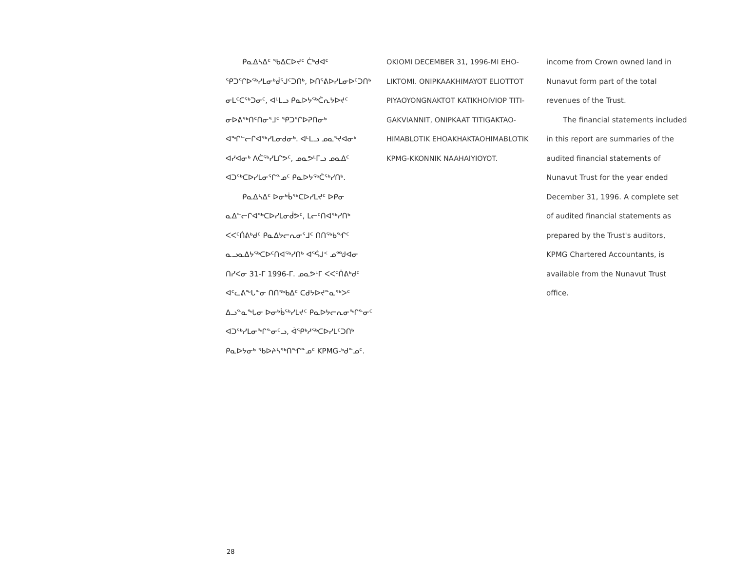ᑭᓇᐃᓴᐃᑦ ᖃᐃᑕᐅᔪᑦ ᑖᒃᑯᐊᑦ ᕿᑐᕐᒋᐅᖅᓯᒪᓂᒃᑰᕐᒍᑦᑐᑎᒃ, ᐅᑎᕐᕕᐅᓯᒪᓂᐅᑦᑐᑎᒃ ᓂᒪᑦᑕᖅᑐᓂᑦ, ᐊᒻᒪᓗ ᑭᓇᐅᔭᖅᑖᕆᔭᐅᔪᑦ ᓂᐅᕕᖅᑎᑦᑎᓂᕐᒧᑦ ᕿᑐᕐᒋᐅᕈᑎᓂᒃ ᐊᖏᓪᓕᒋᐊᖅᓯᒪᓂᑯᓂᒃ. ᐊᒻᒪᓗ ᓄᓇᕐᔪᐊᓂᒃ ᐊᓯᐊᓂᒃ ᐱᑖᖅᓯᒪᒋᕗᑦ, ᓄᓇᕗᒻᒥᓗ ᓄᓇᐃᑦ ᐊᑐᖅᑕᐅᓯᒪᓂᕐᒋᓐᓄᑦ ᑭᓇᐅᔭᖅᑖᖅᓯᑎᒃ.
ᑭᓇᐃᓴᐃᑦ ᐅᓂᒃᑳᖅᑕᐅᓯᒪᔪᑦ ᐅᑭᓂ ᓇᐃᓪᓕᒋᐊᖅᑕᐅᓯᒪᓂᑰᕗᑦ, ᒪᓕᑦᑎᐊᖅᓯᑎᒃ ᐸᐸᑦᑏᕕᒃᑯᑦ ᑭᓇᐃᔭᓕᕆᓂᕐᒧᑦ ᑎᑎᖅᑲᖏᑦ ᓇᓗᓇᐃᔭᖅᑕᐅᑦᑎᐊᖅᓯᑎᒃ ᐊᕐᕌᒍᑉ ᓄᙳᐊᓂ ᑎᓯᐸᓂ 31-ᒥ 1996-ᒥ. ᓄᓇᕗᒻᒥ ᐸᐸᑦᑏᕕᒃᑯᑦ ᐊᑦᓚᕕᖕᒐᓐᓂ ᑎᑎᖅᑲᐃᑦ ᑕᑯᔭᐅᔪᓐᓇᖅᐳᑦ ᐃᓗᓐᓇᖓᓂ ᐅᓂᒃᑳᖅᓯᒪᔪᑦ ᑭᓇᐅᔭᓕᕆᓂᖏᓐᓂᑦ ᐊᑐᖅᓯᒪᓂᖏᓐᓂᑦᓗ, ᐋᕿᒃᓱᖅᑕᐅᓯᒪᑦᑐᑎᒃ ᑭᓇᐅᔭᓂᒃ ᖃᐅᔨᓴᖅᑎᖏᓐᓄᑦ KPMG-ᒃᑯᓐᓄᑦ.
OKIOMI DECEMBER 31, 1996-MI EHO­LIKTOMI. ONIPKAAKHIMAYOT ELIOTTOT PIYAOYONGNAKTOT KATIKHOIVIOP TITI­GAKVIANNIT, ONIPKAAT TITIGAKTAO­HIMABLOTIK EHOAKHAKTAO­HIMABLOTIK KPMG-KKONNIK NAA­HAIYIOYOT.
income from Crown owned land in Nunavut form part of the total revenues of the Trust.
The financial statements included in this report are summaries of the audited financial statements of Nunavut Trust for the year ended December 31, 1996. A complete set of audited financial state­ments as prepared by the Trust's audi­tors, KPMG Chartered Accountants, is available from the Nunavut Trust office.
28